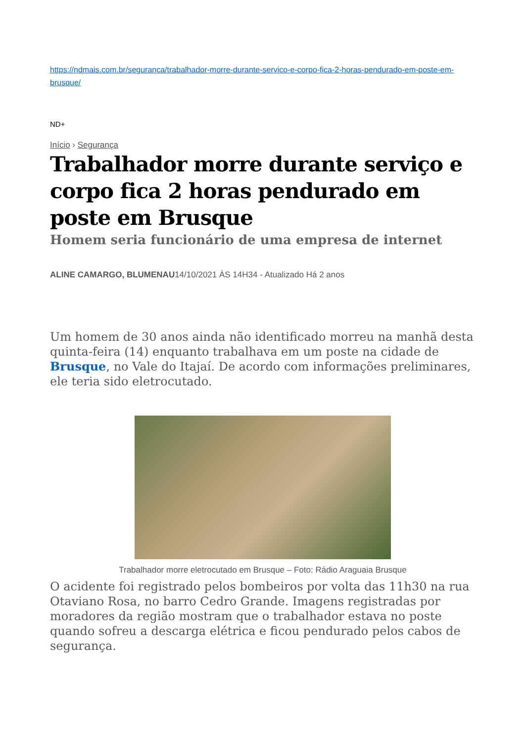https://ndmais.com.br/seguranca/trabalhador-morre-durante-servico-e-corpo-fica-2-horas-pendurado-em-poste-em-brusque/
ND+
Início › Segurança
Trabalhador morre durante serviço e corpo fica 2 horas pendurado em poste em Brusque
Homem seria funcionário de uma empresa de internet
ALINE CAMARGO, BLUMENAU14/10/2021 ÀS 14H34 - Atualizado Há 2 anos
Um homem de 30 anos ainda não identificado morreu na manhã desta quinta-feira (14) enquanto trabalhava em um poste na cidade de Brusque, no Vale do Itajaí. De acordo com informações preliminares, ele teria sido eletrocutado.
Trabalhador morre eletrocutado em Brusque – Foto: Rádio Araguaia Brusque
O acidente foi registrado pelos bombeiros por volta das 11h30 na rua Otaviano Rosa, no barro Cedro Grande. Imagens registradas por moradores da região mostram que o trabalhador estava no poste quando sofreu a descarga elétrica e ficou pendurado pelos cabos de segurança.